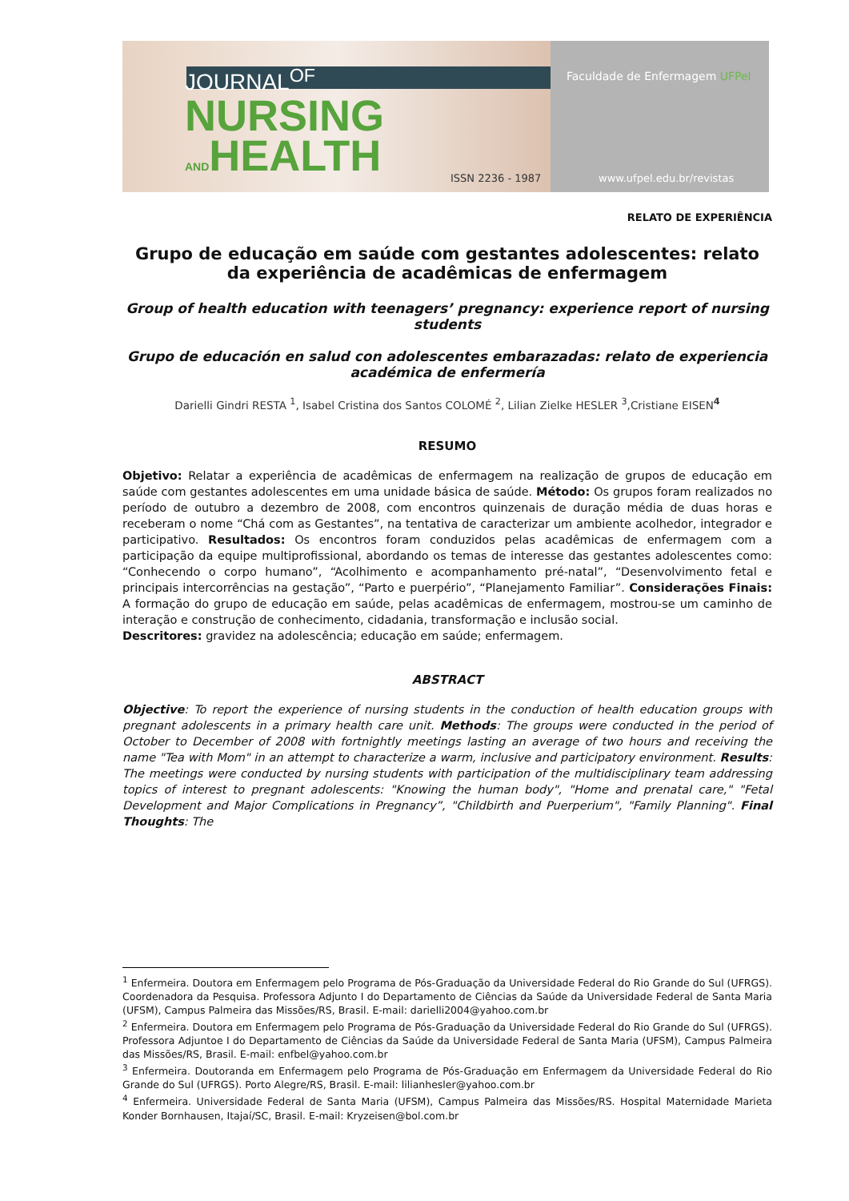JOURNAL<sup>OF</sup>
NURSING
ANDHEALTH
ISSN 2236 - 1987
Faculdade de Enfermagem UFPel
www.ufpel.edu.br/revistas
RELATO DE EXPERIÊNCIA
Grupo de educação em saúde com gestantes adolescentes: relato da experiência de acadêmicas de enfermagem
Group of health education with teenagers’ pregnancy: experience report of nursing students
Grupo de educación en salud con adolescentes embarazadas: relato de experiencia académica de enfermería
Darielli Gindri RESTA <sup>1</sup>, Isabel Cristina dos Santos COLOMÉ <sup>2</sup>, Lilian Zielke HESLER <sup>3</sup>,Cristiane EISEN<sup>4</sup>
RESUMO
Objetivo: Relatar a experiência de acadêmicas de enfermagem na realização de grupos de educação em saúde com gestantes adolescentes em uma unidade básica de saúde. Método: Os grupos foram realizados no período de outubro a dezembro de 2008, com encontros quinzenais de duração média de duas horas e receberam o nome “Chá com as Gestantes”, na tentativa de caracterizar um ambiente acolhedor, integrador e participativo. Resultados: Os encontros foram conduzidos pelas acadêmicas de enfermagem com a participação da equipe multiprofissional, abordando os temas de interesse das gestantes adolescentes como: “Conhecendo o corpo humano”, “Acolhimento e acompanhamento pré-natal”, “Desenvolvimento fetal e principais intercorrências na gestação”, “Parto e puerpério”, “Planejamento Familiar”. Considerações Finais: A formação do grupo de educação em saúde, pelas acadêmicas de enfermagem, mostrou-se um caminho de interação e construção de conhecimento, cidadania, transformação e inclusão social.
Descritores: gravidez na adolescência; educação em saúde; enfermagem.
ABSTRACT
Objective: To report the experience of nursing students in the conduction of health education groups with pregnant adolescents in a primary health care unit. Methods: The groups were conducted in the period of October to December of 2008 with fortnightly meetings lasting an average of two hours and receiving the name "Tea with Mom" in an attempt to characterize a warm, inclusive and participatory environment. Results: The meetings were conducted by nursing students with participation of the multidisciplinary team addressing topics of interest to pregnant adolescents: "Knowing the human body", "Home and prenatal care," "Fetal Development and Major Complications in Pregnancy”, "Childbirth and Puerperium", "Family Planning". Final Thoughts: The
<sup>1</sup> Enfermeira. Doutora em Enfermagem pelo Programa de Pós-Graduação da Universidade Federal do Rio Grande do Sul (UFRGS). Coordenadora da Pesquisa. Professora Adjunto I do Departamento de Ciências da Saúde da Universidade Federal de Santa Maria (UFSM), Campus Palmeira das Missões/RS, Brasil. E-mail: darielli2004@yahoo.com.br
<sup>2</sup> Enfermeira. Doutora em Enfermagem pelo Programa de Pós-Graduação da Universidade Federal do Rio Grande do Sul (UFRGS). Professora Adjuntoe I do Departamento de Ciências da Saúde da Universidade Federal de Santa Maria (UFSM), Campus Palmeira das Missões/RS, Brasil. E-mail: enfbel@yahoo.com.br
<sup>3</sup> Enfermeira. Doutoranda em Enfermagem pelo Programa de Pós-Graduação em Enfermagem da Universidade Federal do Rio Grande do Sul (UFRGS). Porto Alegre/RS, Brasil. E-mail: lilianhesler@yahoo.com.br
<sup>4</sup> Enfermeira. Universidade Federal de Santa Maria (UFSM), Campus Palmeira das Missões/RS. Hospital Maternidade Marieta Konder Bornhausen, Itajaí/SC, Brasil. E-mail: Kryzeisen@bol.com.br